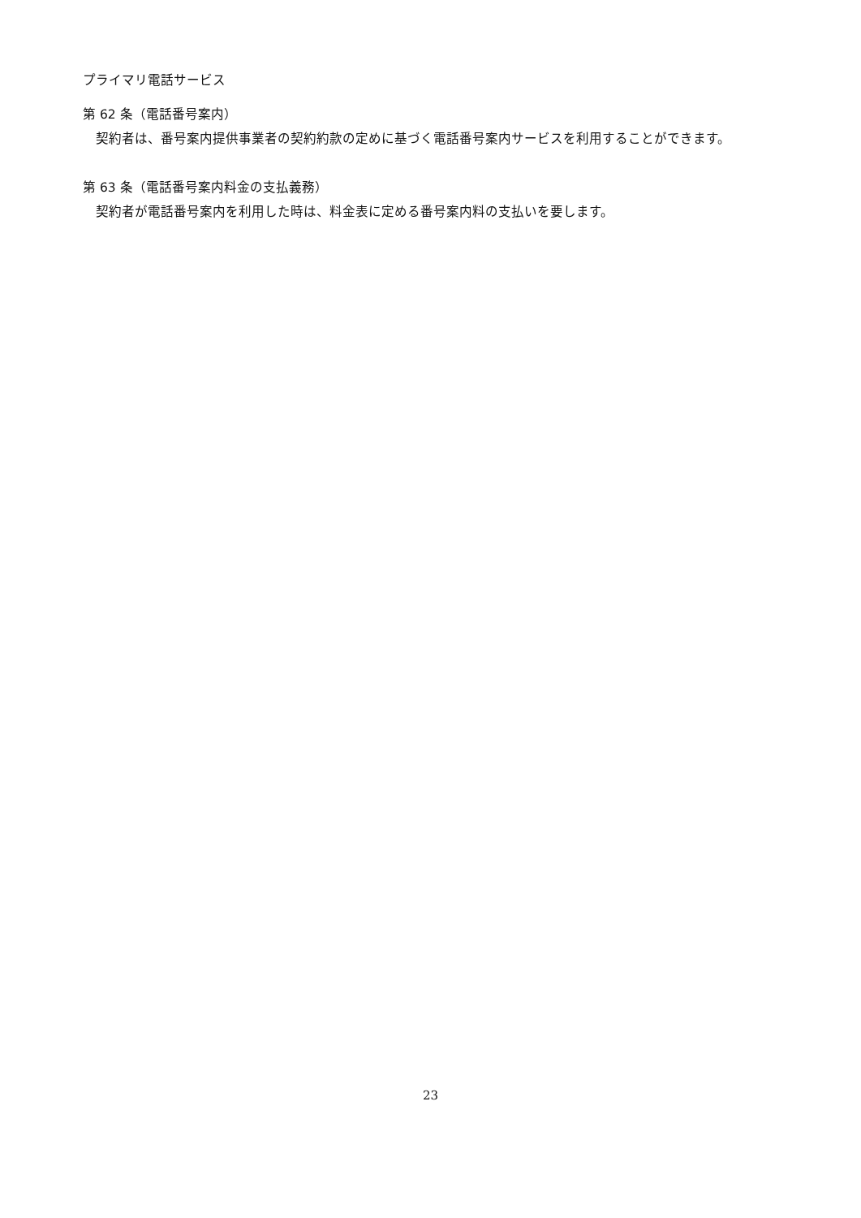プライマリ電話サービス
第 62 条（電話番号案内）
契約者は、番号案内提供事業者の契約約款の定めに基づく電話番号案内サービスを利用することができます。
第 63 条（電話番号案内料金の支払義務）
契約者が電話番号案内を利用した時は、料金表に定める番号案内料の支払いを要します。
23